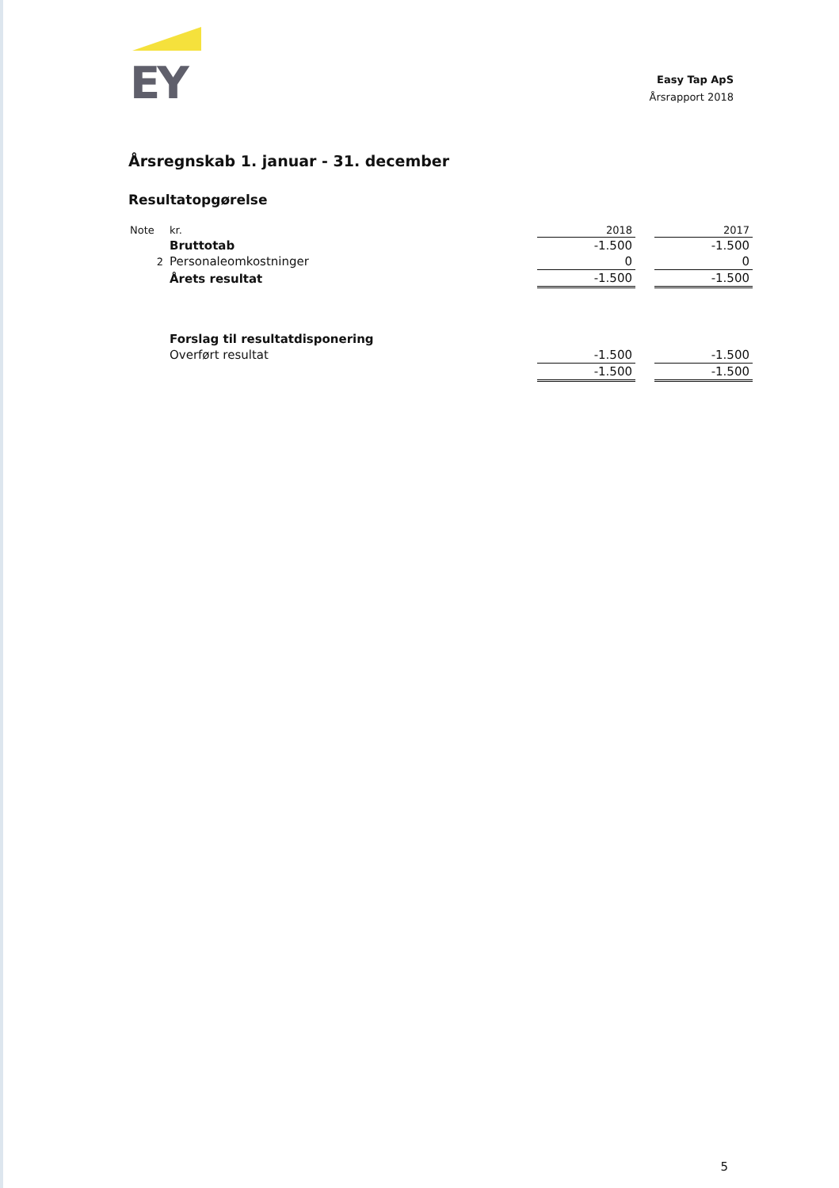EY
Easy Tap ApS
Årsrapport 2018
Årsregnskab 1. januar - 31. december
Resultatopgørelse
| Note | kr. | 2018 | | 2017 |
| | Bruttotab | -1.500 | | -1.500 |
| 2 | Personaleomkostninger | 0 | | 0 |
| | Årets resultat | -1.500 | | -1.500 |
| | Forslag til resultatdisponering | | | |
| | Overført resultat | -1.500 | | -1.500 |
| | | -1.500 | | -1.500 |
5